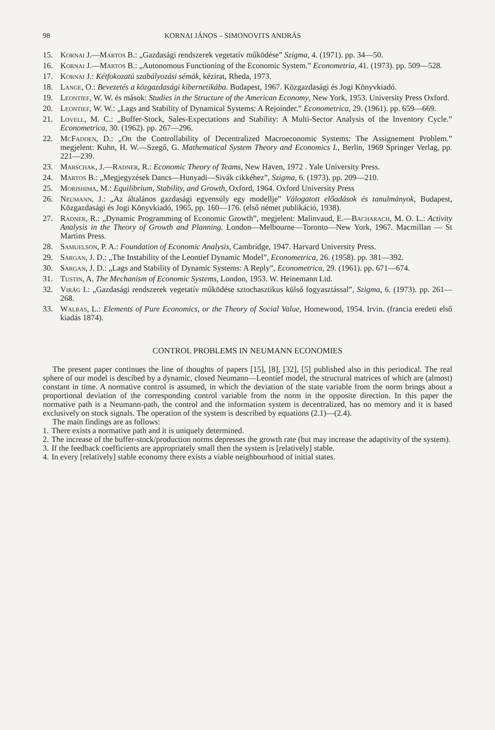98 KORNAI JÁNOS – SIMONOVITS ANDRÁS
15. Kornai J.—Martos B.: „Gazdasági rendszerek vegetatív működése” Szigma, 4. (1971). pp. 34—50.
16. Kornai J.—Martos B.: „Autonomous Functioning of the Economic System.” Econometria, 41. (1973). pp. 509—528.
17. Kornai J.: Kétfokozatú szabályozási sémák, kézirat, Rheda, 1973.
18. Lange, O.: Bevezetés a közgazdasági kibernetikába. Budapest, 1967. Közgazdasági és Jogi Könyvkiadó.
19. Leontief, W. W. és mások: Studies in the Structure of the American Economy, New York, 1953. University Press Oxford.
20. Leontief, W. W.: „Lags and Stability of Dynamical Systems: A Rejoinder.” Econometrica, 29. (1961). pp. 659—669.
21. Lovell, M. C.: „Buffer-Stock, Sales-Expectations and Stability: A Multi-Sector Analysis of the Inventory Cycle.” Econometrica, 30. (1962). pp. 267—296.
22. McFadden, D.: „On the Controllability of Decentralized Macroeconomic Systems: The Assignement Problem.” megjelent: Kuhn, H. W.—Szegő, G. Mathematical System Theory and Economics I., Berlin, 1969 Springer Verlag, pp. 221—239.
23. Marschak, J.—Radner, R.: Economic Theory of Teams, New Haven, 1972 . Yale University Press.
24. Martos B.: „Megjegyzések Dancs—Hunyadi—Sivák cikkéhez”, Szigma, 6. (1973). pp. 209—210.
25. Morishima, M.: Equilibrium, Stability, and Growth, Oxford, 1964. Oxford University Press
26. Neumann, J.: „Az általános gazdasági egyensúly egy modellje” Válogatott előadások és tanulmányok, Budapest, Közgazdasági és Jogi Könyvkiadó, 1965, pp. 160—176. (első német publikáció, 1938).
27. Radner, R.: „Dynamic Programming of Economic Growth”, megjelent: Malinvaud, E.—Bacharach, M. O. L.: Activity Analysis in the Theory of Growth and Planning. London—Melbourne—Toronto—New York, 1967. Macmillan — St Martins Press.
28. Samuelson, P. A.: Foundation of Economic Analysis, Cambridge, 1947. Harvard University Press.
29. Sargan, J. D.: „The Instability of the Leontief Dynamic Model”, Econometrica, 26. (1958). pp. 381—392.
30. Sargan, J. D.: „Lags and Stability of Dynamic Systems: A Reply”, Econometrica, 29. (1961). pp. 671—674.
31. Tustin, A. The Mechanism of Economic Systems, London, 1953. W. Heinemann Ltd.
32. Virág I.: „Gazdasági rendszerek vegetatív működése sztochasztikus külső fogyasztással”, Szigma, 6. (1973). pp. 261—268.
33. Walras, L.: Elements of Pure Economics, or the Theory of Social Value, Homewood, 1954. Irvin. (francia eredeti első kiadás 1874).
CONTROL PROBLEMS IN NEUMANN ECONOMIES
The present paper continues the line of thoughts of papers [15], [8], [32], [5] published also in this periodical. The real sphere of our model is descibed by a dynamic, closed Neumann—Leontief model, the structural matrices of which are (almost) constant in time. A normative control is assumed, in which the deviation of the state variable from the norm brings about a proportional deviation of the corresponding control variable from the norm in the opposite direction. In this paper the normative path is a Neumann-path, the control and the information system is decentralized, has no memory and it is based exclusively on stock signals. The operation of the system is described by equations (2.1)—(2.4).
The main findings are as follows:
1. There exists a normative path and it is uniquely determined.
2. The increase of the buffer-stock/production norms depresses the growth rate (but may increase the adaptivity of the system).
3. If the feedback coefficients are appropriately small then the system is [relatively] stable.
4. In every [relatively] stable economy there exists a viable neighbourhood of initial states.